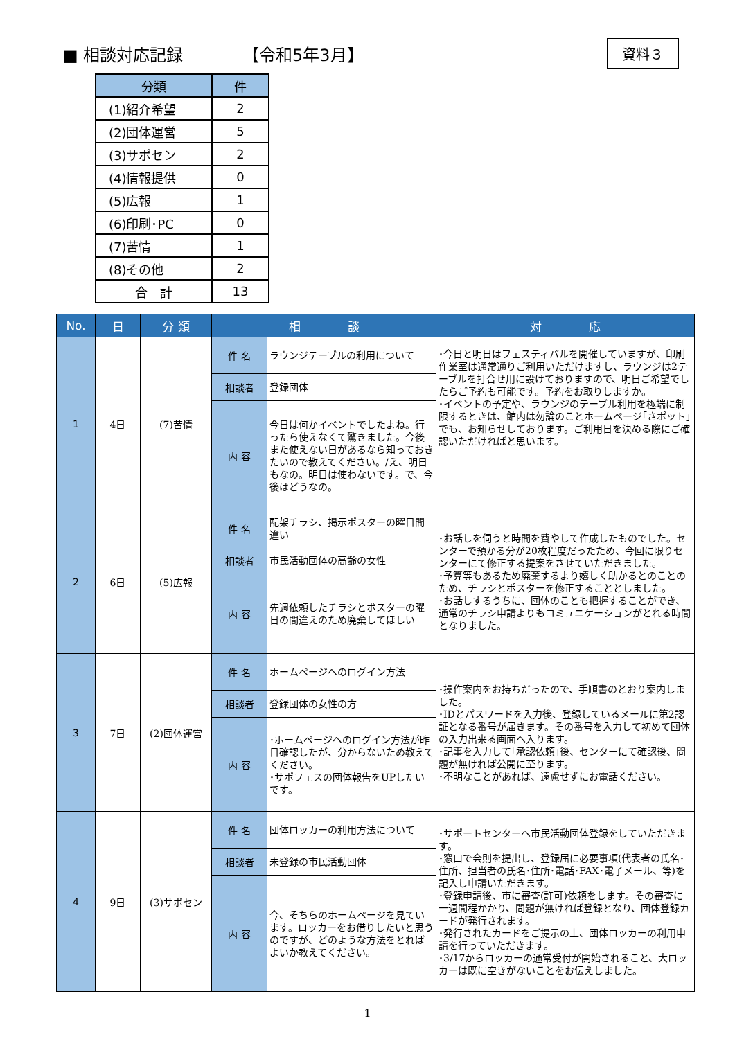■ 相談対応記録 【令和5年3月】 資料３
| 分類 | 件 |
| --- | --- |
| (1)紹介希望 | 2 |
| (2)団体運営 | 5 |
| (3)サポセン | 2 |
| (4)情報提供 | 0 |
| (5)広報 | 1 |
| (6)印刷･PC | 0 |
| (7)苦情 | 1 |
| (8)その他 | 2 |
| 合 計 | 13 |
| No. | 日 | 分 類 | 相 談 | | 対 応 |
| --- | --- | --- | --- | --- | --- |
| 1 | 4日 | (7)苦情 | 件 名 | ラウンジテーブルの利用について | ･今日と明日はフェスティバルを開催していますが、印刷作業室は通常通りご利用いただけますし、ラウンジは2テーブルを打合せ用に設けておりますので、明日ご希望でしたらご予約も可能です。予約をお取りしますか。 ･イベントの予定や、ラウンジのテーブル利用を極端に制限するときは、館内は勿論のことホームページ｢さポット｣でも、お知らせしております。ご利用日を決める際にご確認いただければと思います。 |
| | | | 相談者 | 登録団体 | |
| | | | 内 容 | 今日は何かイベントでしたよね。行ったら使えなくて驚きました。今後また使えない日があるなら知っておきたいので教えてください。/え、明日もなの。明日は使わないです。で、今後はどうなの。 | |
| 2 | 6日 | (5)広報 | 件 名 | 配架チラシ、掲示ポスターの曜日間違い | ･お話しを伺うと時間を費やして作成したものでした。センターで預かる分が20枚程度だったため、今回に限りセンターにて修正する提案をさせていただきました。 ･予算等もあるため廃棄するより嬉しく助かるとのことのため、チラシとポスターを修正することとしました。 ･お話しするうちに、団体のことも把握することができ、通常のチラシ申請よりもコミュニケーションがとれる時間となりました。 |
| | | | 相談者 | 市民活動団体の高齢の女性 | |
| | | | 内 容 | 先週依頼したチラシとポスターの曜日の間違えのため廃棄してほしい | |
| 3 | 7日 | (2)団体運営 | 件 名 | ホームページへのログイン方法 | ･操作案内をお持ちだったので、手順書のとおり案内しました。 ･IDとパスワードを入力後、登録しているメールに第2認証となる番号が届きます。その番号を入力して初めて団体の入力出来る画面へ入ります。 ･記事を入力して｢承認依頼｣後、センターにて確認後、問題が無ければ公開に至ります。 ･不明なことがあれば、遠慮せずにお電話ください。 |
| | | | 相談者 | 登録団体の女性の方 | |
| | | | 内 容 | ･ホームページへのログイン方法が昨日確認したが、分からないため教えてください。 ･サポフェスの団体報告をUPしたいです。 | |
| 4 | 9日 | (3)サポセン | 件 名 | 団体ロッカーの利用方法について | ･サポートセンターへ市民活動団体登録をしていただきます。 ･窓口で会則を提出し、登録届に必要事項(代表者の氏名･住所、担当者の氏名･住所･電話･FAX･電子メール、等)を記入し申請いただきます。 ･登録申請後、市に審査(許可)依頼をします。その審査に一週間程かかり、問題が無ければ登録となり、団体登録カードが発行されます。 ･発行されたカードをご提示の上、団体ロッカーの利用申請を行っていただきます。 ･3/17からロッカーの通常受付が開始されること、大ロッカーは既に空きがないことをお伝えしました。 |
| | | | 相談者 | 未登録の市民活動団体 | |
| | | | 内 容 | 今、そちらのホームページを見ています。ロッカーをお借りしたいと思うのですが、どのような方法をとればよいか教えてください。 | |
1